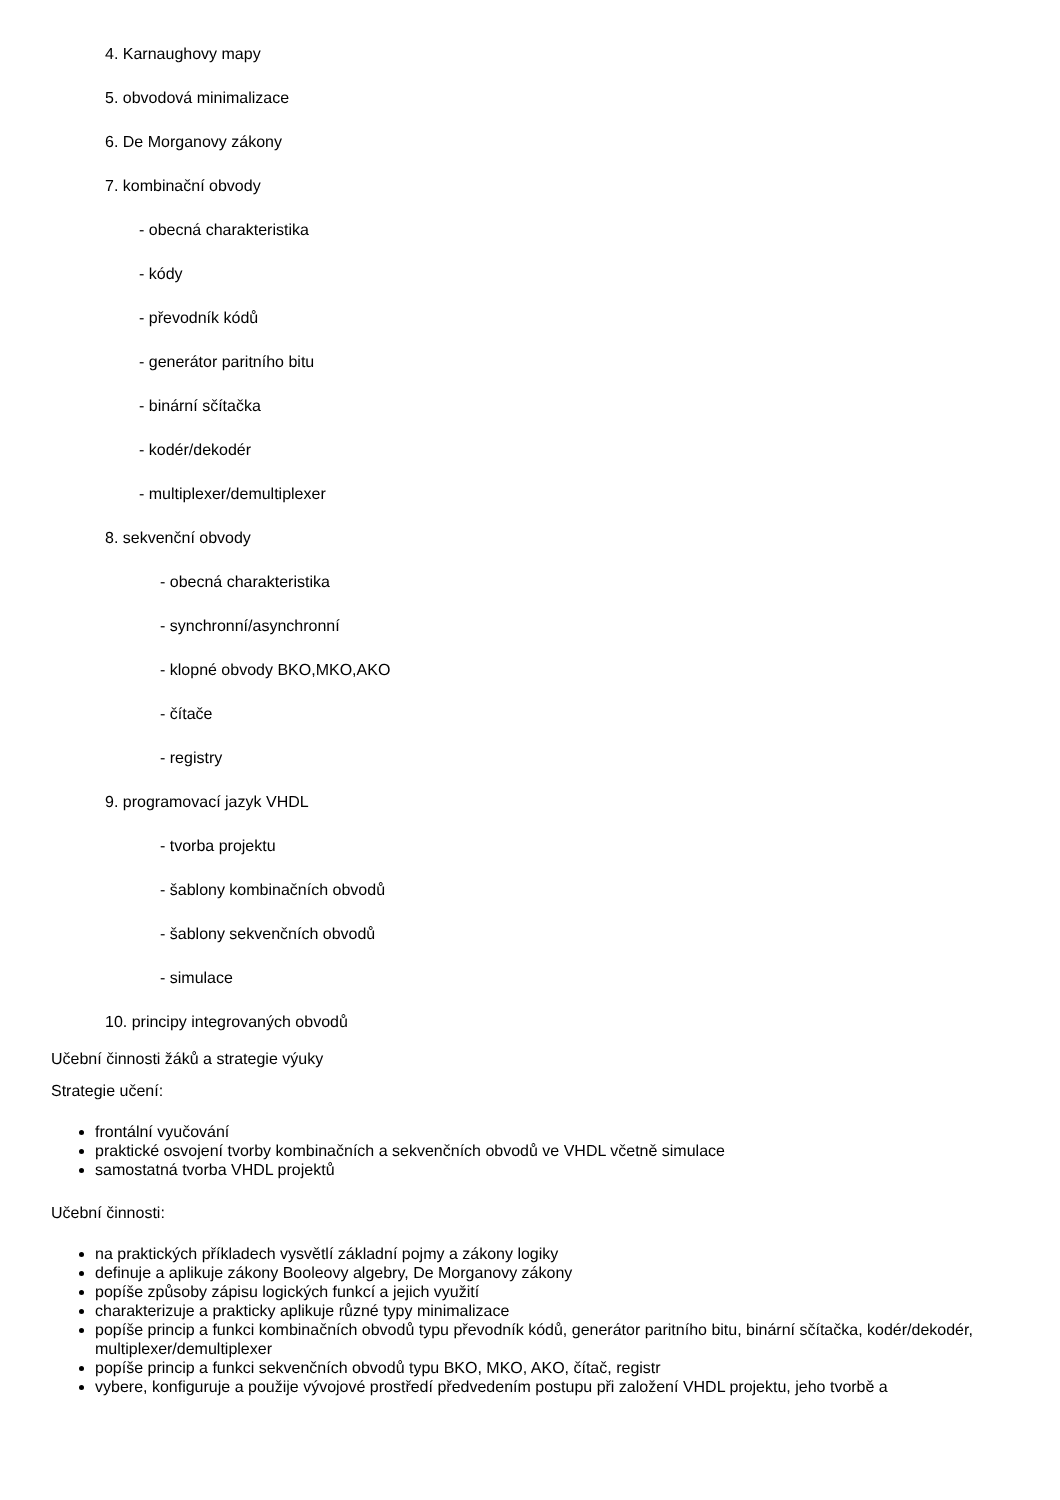4. Karnaughovy mapy
5. obvodová minimalizace
6. De Morganovy zákony
7. kombinační obvody
- obecná charakteristika
- kódy
- převodník kódů
- generátor paritního bitu
- binární sčítačka
- kodér/dekodér
- multiplexer/demultiplexer
8. sekvenční obvody
- obecná charakteristika
- synchronní/asynchronní
- klopné obvody BKO,MKO,AKO
- čítače
- registry
9. programovací jazyk VHDL
- tvorba projektu
- šablony kombinačních obvodů
- šablony sekvenčních obvodů
- simulace
10. principy integrovaných obvodů
Učební činnosti žáků a strategie výuky
Strategie učení:
frontální vyučování
praktické osvojení tvorby kombinačních a sekvenčních obvodů ve VHDL včetně simulace
samostatná tvorba VHDL projektů
Učební činnosti:
na praktických příkladech vysvětlí základní pojmy a zákony logiky
definuje a aplikuje zákony Booleovy algebry, De Morganovy zákony
popíše způsoby zápisu logických funkcí a jejich využití
charakterizuje a prakticky aplikuje různé typy minimalizace
popíše princip a funkci kombinačních obvodů typu převodník kódů, generátor paritního bitu, binární sčítačka, kodér/dekodér, multiplexer/demultiplexer
popíše princip a funkci sekvenčních obvodů typu BKO, MKO, AKO, čítač, registr
vybere, konfiguruje a použije vývojové prostředí předvedením postupu při založení VHDL projektu, jeho tvorbě a